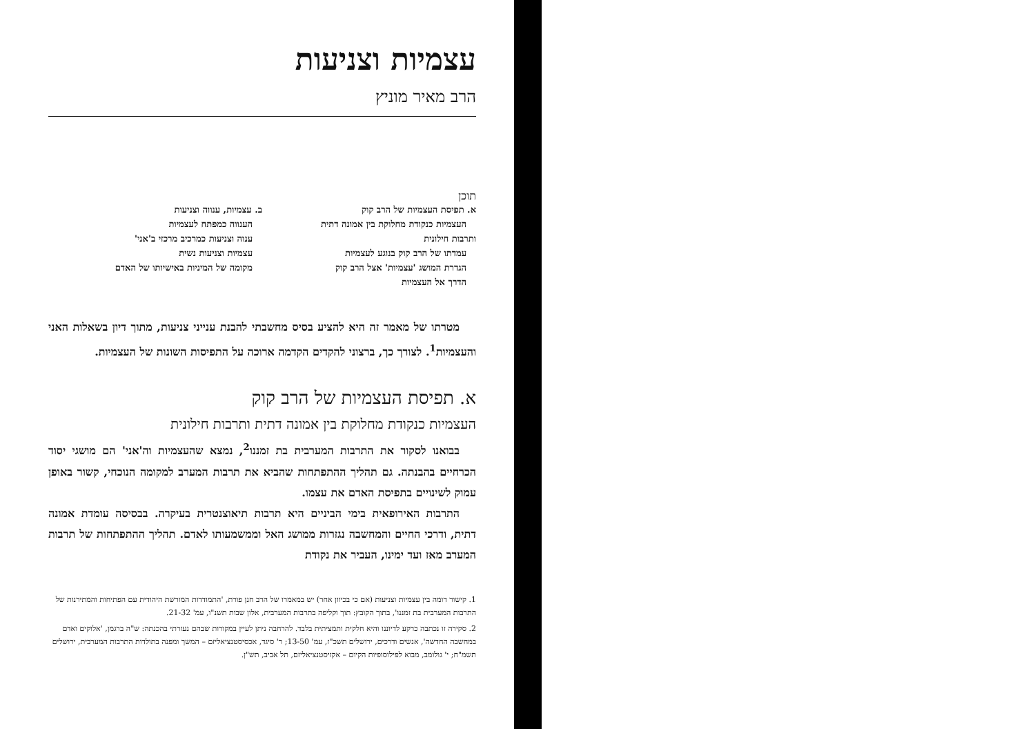עצמיות וצניעות
הרב מאיר מוניץ
תוכן
א. תפיסת העצמיות של הרב קוק
העצמיות כנקודת מחלוקת בין אמונה דתית ותרבות חילונית
עמדתו של הרב קוק בנוגע לעצמיות
הגדרת המושג 'עצמיות' אצל הרב קוק
הדרך אל העצמיות
ב. עצמיות, ענווה וצניעות
הענווה כמפתח לעצמיות
ענוה וצניעות כמרכיב מרכזי ב'אני'
עצמיות וצניעות נשית
מקומה של המיניות באישיותו של האדם
מטרתו של מאמר זה היא להציע בסיס מחשבתי להבנת ענייני צניעות, מתוך דיון בשאלות האני והעצמיות<sup>1</sup>. לצורך כך, ברצוני להקדים הקדמה ארוכה על התפיסות השונות של העצמיות.
א. תפיסת העצמיות של הרב קוק
העצמיות כנקודת מחלוקת בין אמונה דתית ותרבות חילונית
בבואנו לסקור את התרבות המערבית בת זמננו<sup>2</sup>, נמצא שהעצמיות וה'אני' הם מושגי יסוד הכרחיים בהבנתה. גם תהליך ההתפתחות שהביא את תרבות המערב למקומה הנוכחי, קשור באופן עמוק לשינויים בתפיסת האדם את עצמו.
התרבות האירופאית בימי הביניים היא תרבות תיאוצנטרית בעיקרה. בבסיסה עומדת אמונה דתית, ודרכי החיים והמחשבה נגזרות ממושג האל וממשמעותו לאדם. תהליך ההתפתחות של תרבות המערב מאז ועד ימינו, העביר את נקודת
1. קישור דומה בין עצמיות וצניעות (אם כי בכיוון אחר) יש במאמרו של הרב חנן פורת, 'התמודדות המורשת היהודית עם הפתיחות והמתירנות של התרבות המערבית בת זמננו', בתוך הקובץ: תוך וקליפה בתרבות המערבית, אלון שבות תשנ"ו, עמ' 21-32.
2. סקירה זו נכתבה כרקע לדיוננו והיא חלקית ותמציתית בלבד. להרחבה ניתן לעיין במקורות שבהם נעזרתי בהכנתה: ש"ה ברגמן, 'אלוקים ואדם במחשבה החדשה', אנשים ודרכים, ירושלים תשכ"ז, עמ' 13-50; ר' סיגד, אכסיסטנציאליזם – המשך ומפנה בתולדות התרבות המערבית, ירושלים תשמ"ח; י' גולומב, מבוא לפילוסופיות הקיום – אקזיסטנציאליזם, תל אביב, תש"ן.